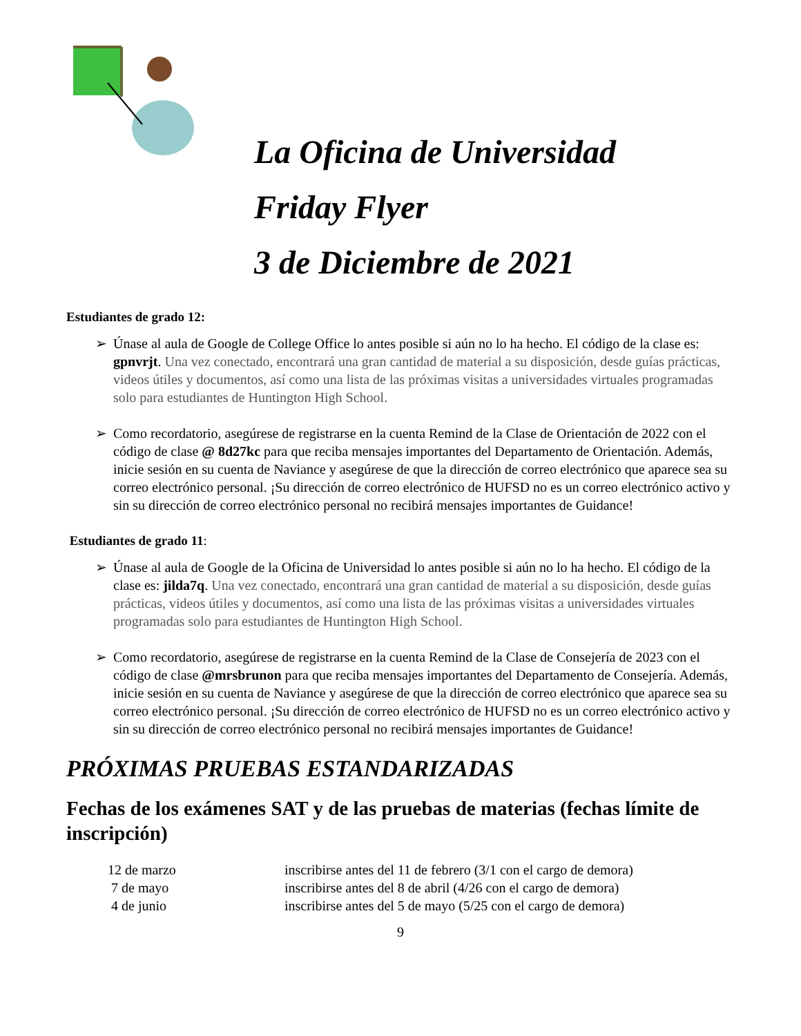La Oficina de Universidad
Friday Flyer
3 de Diciembre de 2021
Estudiantes de grado 12:
➢ Únase al aula de Google de College Office lo antes posible si aún no lo ha hecho. El código de la clase es: gpnvrjt. Una vez conectado, encontrará una gran cantidad de material a su disposición, desde guías prácticas, videos útiles y documentos, así como una lista de las próximas visitas a universidades virtuales programadas solo para estudiantes de Huntington High School.
➢ Como recordatorio, asegúrese de registrarse en la cuenta Remind de la Clase de Orientación de 2022 con el código de clase @ 8d27kc para que reciba mensajes importantes del Departamento de Orientación. Además, inicie sesión en su cuenta de Naviance y asegúrese de que la dirección de correo electrónico que aparece sea su correo electrónico personal. ¡Su dirección de correo electrónico de HUFSD no es un correo electrónico activo y sin su dirección de correo electrónico personal no recibirá mensajes importantes de Guidance!
Estudiantes de grado 11:
➢ Únase al aula de Google de la Oficina de Universidad lo antes posible si aún no lo ha hecho. El código de la clase es: jilda7q. Una vez conectado, encontrará una gran cantidad de material a su disposición, desde guías prácticas, videos útiles y documentos, así como una lista de las próximas visitas a universidades virtuales programadas solo para estudiantes de Huntington High School.
➢ Como recordatorio, asegúrese de registrarse en la cuenta Remind de la Clase de Consejería de 2023 con el código de clase @mrsbrunon para que reciba mensajes importantes del Departamento de Consejería. Además, inicie sesión en su cuenta de Naviance y asegúrese de que la dirección de correo electrónico que aparece sea su correo electrónico personal. ¡Su dirección de correo electrónico de HUFSD no es un correo electrónico activo y sin su dirección de correo electrónico personal no recibirá mensajes importantes de Guidance!
PRÓXIMAS PRUEBAS ESTANDARIZADAS
Fechas de los exámenes SAT y de las pruebas de materias (fechas límite de inscripción)
| 12 de marzo | inscribirse antes del 11 de febrero (3/1 con el cargo de demora) |
| 7 de mayo | inscribirse antes del 8 de abril (4/26 con el cargo de demora) |
| 4 de junio | inscribirse antes del 5 de mayo (5/25 con el cargo de demora) |
9